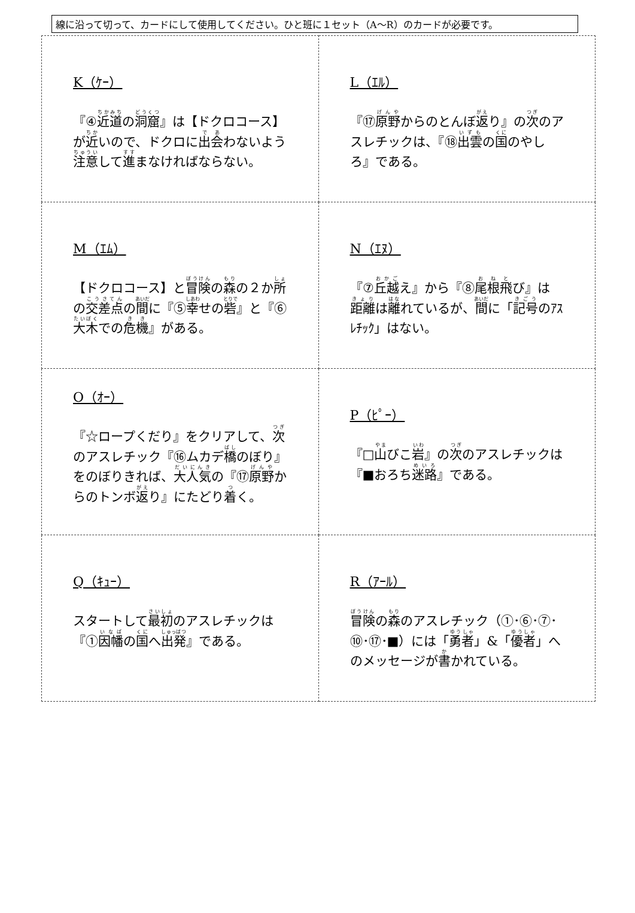線に沿って切って、カードにして使用してください。ひと班に１セット（A〜R）のカードが必要です。
| K（ｹｰ） 『④ 近道 の 洞窟 』は【ドクロコース】が 近 いので、ドクロに 出会 わないよう 注意 して 進 まなければならない。 | L（ｴﾙ） 『⑰ 原野 からのとんぼ 返 り』の 次 のアスレチックは、『⑱ 出雲 の 国 のやしろ』である。 |
| M（ｴﾑ） 【ドクロコース】と 冒険 の 森 の２か 所 の 交差点 の 間 に『⑤ 幸 せの 砦 』と『⑥ 大木 での 危機 』がある。 | N（ｴﾇ） 『⑦ 丘越 え』から『⑧ 尾根飛 び』は 距離 は 離 れているが、 間 に「 記号 のｱｽﾚﾁｯｸ」はない。 |
| O（ｵｰ） 『☆ロープくだり』をクリアして、 次 のアスレチック『⑯ムカデ 橋 のぼり』をのぼりきれば、 大人気 の『⑰ 原野 からのトンボ 返 り』にたどり 着 く。 | P（ﾋﾟｰ） 『□ 山 びこ 岩 』の 次 のアスレチックは『■おろち 迷路 』である。 |
| Q（ｷｭｰ） スタートして 最初 のアスレチックは『① 因幡 の 国 へ 出発 』である。 | R（ｱｰﾙ） 冒険 の 森 のアスレチック（①･⑥･⑦･⑩･⑰･■）には「 勇者 」&「 優者 」へのメッセージが 書 かれている。 |